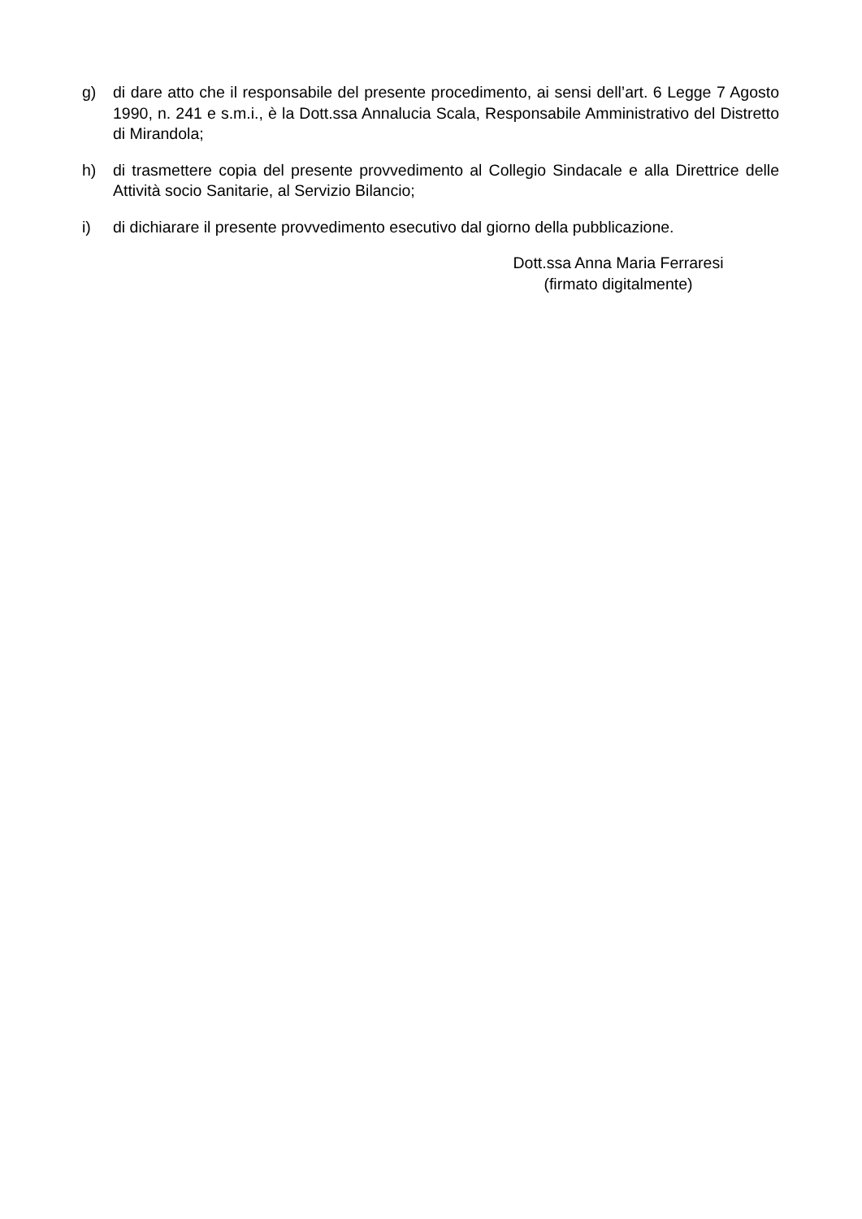g) di dare atto che il responsabile del presente procedimento, ai sensi dell’art. 6 Legge 7 Agosto 1990, n. 241 e s.m.i., è la Dott.ssa Annalucia Scala, Responsabile Amministrativo del Distretto di Mirandola;
h) di trasmettere copia del presente provvedimento al Collegio Sindacale e alla Direttrice delle Attività socio Sanitarie, al Servizio Bilancio;
i) di dichiarare il presente provvedimento esecutivo dal giorno della pubblicazione.
Dott.ssa Anna Maria Ferraresi
(firmato digitalmente)